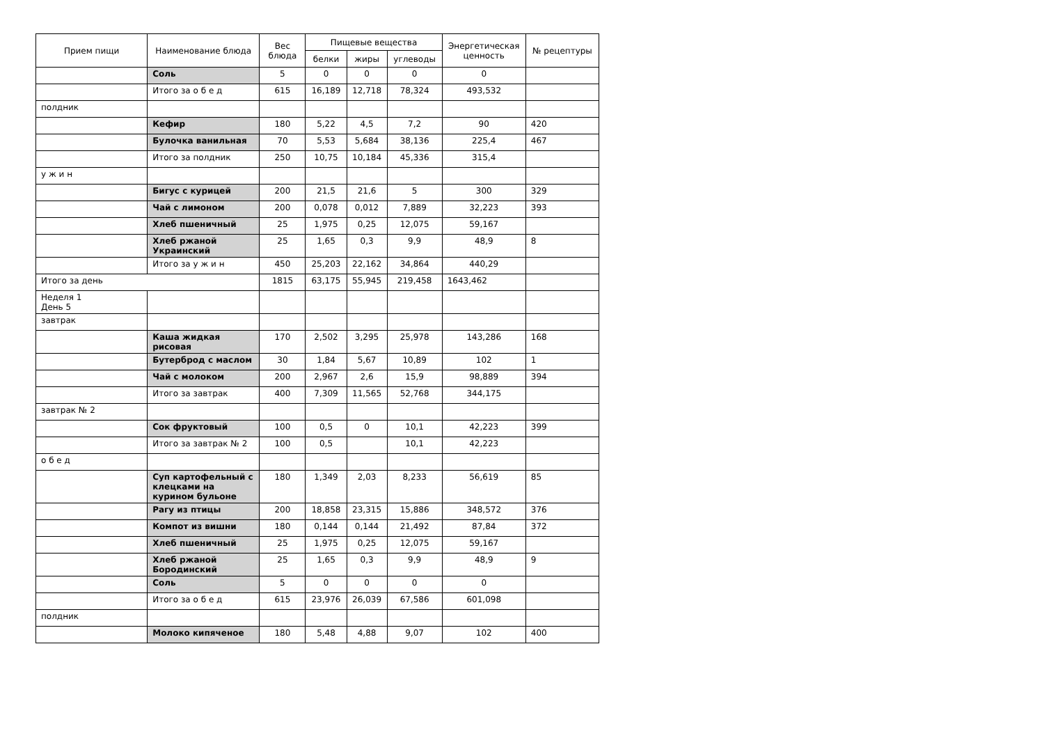| Прием пищи | Наименование блюда | Вес блюда | Пищевые вещества | | | Энергетическая ценность | № рецептуры |
| --- | --- | --- | --- | --- | --- | --- | --- |
| | | | белки | жиры | углеводы | | |
| | Соль | 5 | 0 | 0 | 0 | 0 | |
| | Итого за о б е д | 615 | 16,189 | 12,718 | 78,324 | 493,532 | |
| полдник | | | | | | | |
| | Кефир | 180 | 5,22 | 4,5 | 7,2 | 90 | 420 |
| | Булочка ванильная | 70 | 5,53 | 5,684 | 38,136 | 225,4 | 467 |
| | Итого за полдник | 250 | 10,75 | 10,184 | 45,336 | 315,4 | |
| у ж и н | | | | | | | |
| | Бигус с курицей | 200 | 21,5 | 21,6 | 5 | 300 | 329 |
| | Чай с лимоном | 200 | 0,078 | 0,012 | 7,889 | 32,223 | 393 |
| | Хлеб пшеничный | 25 | 1,975 | 0,25 | 12,075 | 59,167 | |
| | Хлеб ржаной Украинский | 25 | 1,65 | 0,3 | 9,9 | 48,9 | 8 |
| | Итого за у ж и н | 450 | 25,203 | 22,162 | 34,864 | 440,29 | |
| Итого за день | | 1815 | 63,175 | 55,945 | 219,458 | 1643,462 | |
| Неделя 1 День 5 | | | | | | | |
| завтрак | | | | | | | |
| | Каша жидкая рисовая | 170 | 2,502 | 3,295 | 25,978 | 143,286 | 168 |
| | Бутерброд с маслом | 30 | 1,84 | 5,67 | 10,89 | 102 | 1 |
| | Чай с молоком | 200 | 2,967 | 2,6 | 15,9 | 98,889 | 394 |
| | Итого за завтрак | 400 | 7,309 | 11,565 | 52,768 | 344,175 | |
| завтрак № 2 | | | | | | | |
| | Сок фруктовый | 100 | 0,5 | 0 | 10,1 | 42,223 | 399 |
| | Итого за завтрак № 2 | 100 | 0,5 | | 10,1 | 42,223 | |
| о б е д | | | | | | | |
| | Суп картофельный с клецками на курином бульоне | 180 | 1,349 | 2,03 | 8,233 | 56,619 | 85 |
| | Рагу из птицы | 200 | 18,858 | 23,315 | 15,886 | 348,572 | 376 |
| | Компот из вишни | 180 | 0,144 | 0,144 | 21,492 | 87,84 | 372 |
| | Хлеб пшеничный | 25 | 1,975 | 0,25 | 12,075 | 59,167 | |
| | Хлеб ржаной Бородинский | 25 | 1,65 | 0,3 | 9,9 | 48,9 | 9 |
| | Соль | 5 | 0 | 0 | 0 | 0 | |
| | Итого за о б е д | 615 | 23,976 | 26,039 | 67,586 | 601,098 | |
| полдник | | | | | | | |
| | Молоко кипяченое | 180 | 5,48 | 4,88 | 9,07 | 102 | 400 |